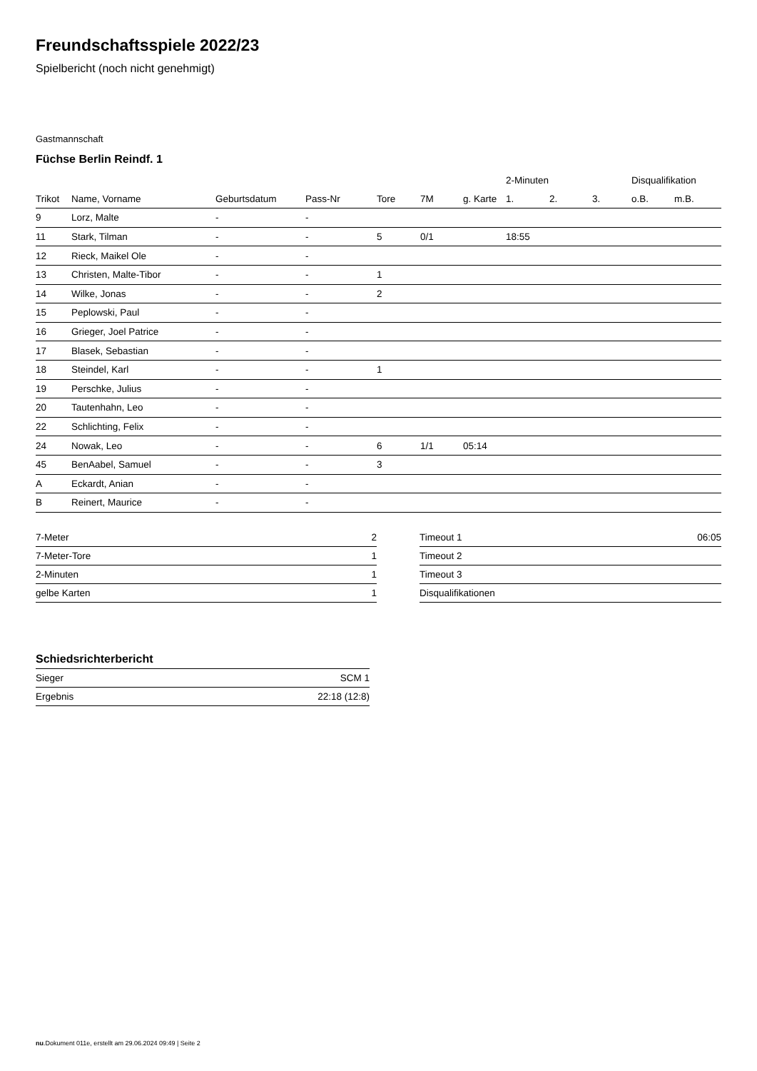Freundschaftsspiele 2022/23
Spielbericht (noch nicht genehmigt)
Gastmannschaft
Füchse Berlin Reindf. 1
| | | | | | | | 2-Minuten | | | Disqualifikation | |
| --- | --- | --- | --- | --- | --- | --- | --- | --- | --- | --- | --- |
| Trikot | Name, Vorname | Geburtsdatum | Pass-Nr | Tore | 7M | g. Karte | 1. | 2. | 3. | o.B. | m.B. |
| 9 | Lorz, Malte | - | - | | | | | | | | |
| 11 | Stark, Tilman | - | - | 5 | 0/1 | | 18:55 | | | | |
| 12 | Rieck, Maikel Ole | - | - | | | | | | | | |
| 13 | Christen, Malte-Tibor | - | - | 1 | | | | | | | |
| 14 | Wilke, Jonas | - | - | 2 | | | | | | | |
| 15 | Peplowski, Paul | - | - | | | | | | | | |
| 16 | Grieger, Joel Patrice | - | - | | | | | | | | |
| 17 | Blasek, Sebastian | - | - | | | | | | | | |
| 18 | Steindel, Karl | - | - | 1 | | | | | | | |
| 19 | Perschke, Julius | - | - | | | | | | | | |
| 20 | Tautenhahn, Leo | - | - | | | | | | | | |
| 22 | Schlichting, Felix | - | - | | | | | | | | |
| 24 | Nowak, Leo | - | - | 6 | 1/1 | 05:14 | | | | | |
| 45 | BenAabel, Samuel | - | - | 3 | | | | | | | |
| A | Eckardt, Anian | - | - | | | | | | | | |
| B | Reinert, Maurice | - | - | | | | | | | | |
| 7-Meter | 2 |
| 7-Meter-Tore | 1 |
| 2-Minuten | 1 |
| gelbe Karten | 1 |
| Timeout 1 | 06:05 |
| Timeout 2 | |
| Timeout 3 | |
| Disqualifikationen | |
Schiedsrichterbericht
| Sieger | SCM 1 |
| Ergebnis | 22:18 (12:8) |
nu.Dokument 011e, erstellt am 29.06.2024 09:49 | Seite 2